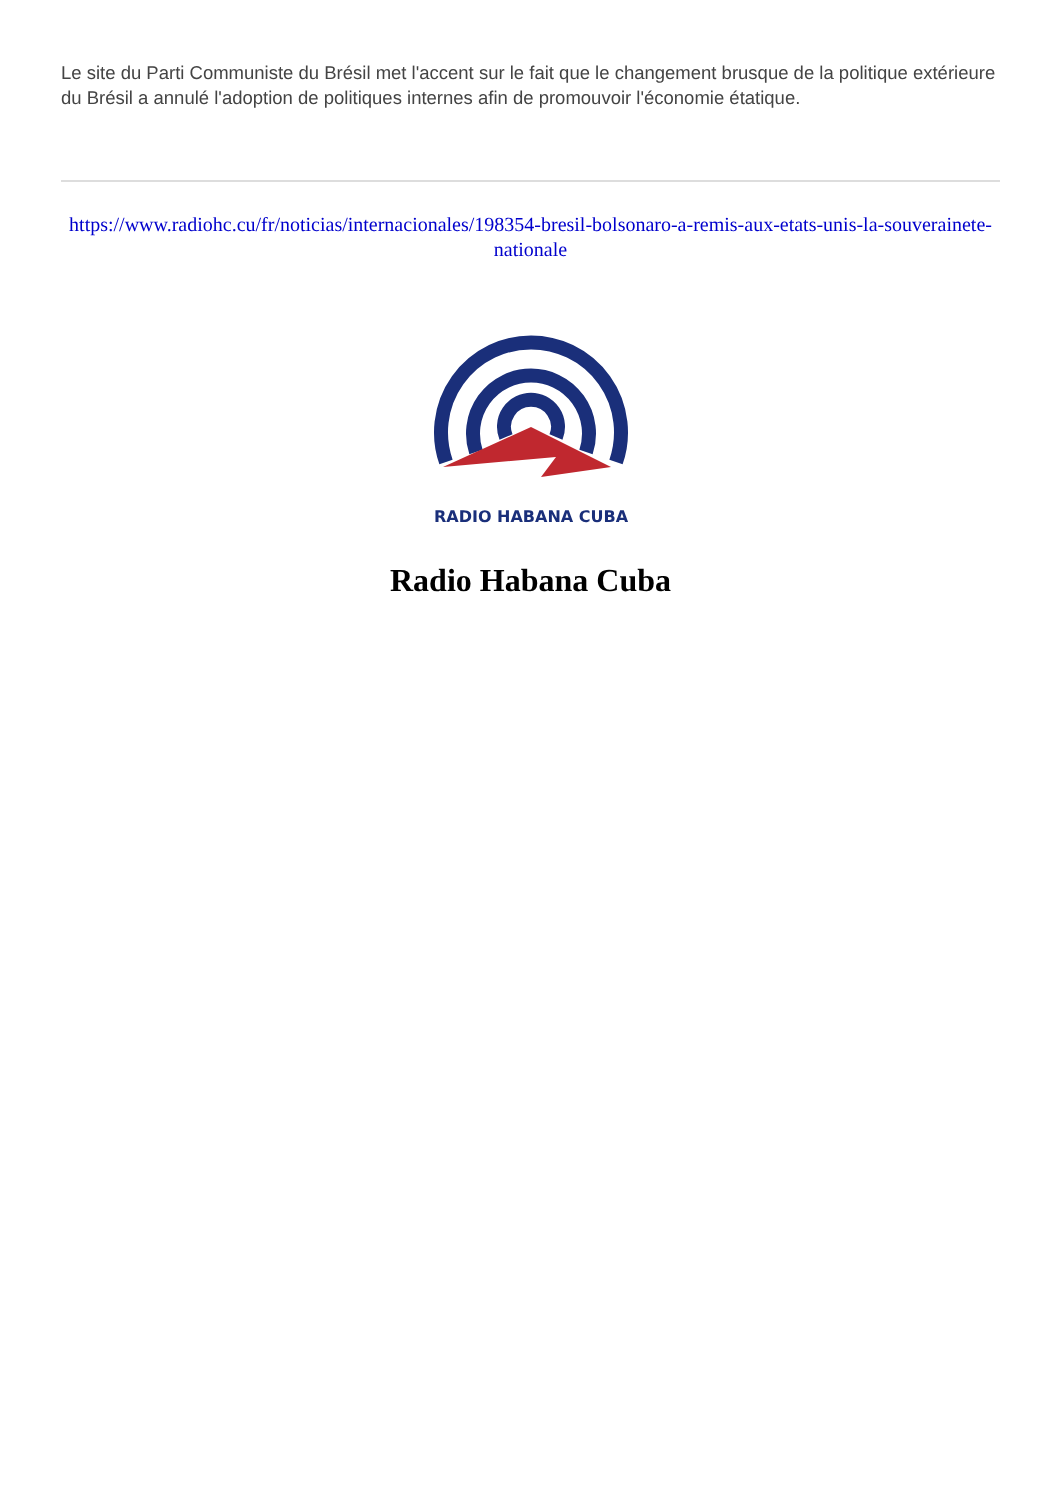Le site du Parti Communiste du Brésil met l'accent sur le fait que le changement brusque de la politique extérieure du Brésil a annulé l'adoption de politiques internes afin de promouvoir l'économie étatique.
https://www.radiohc.cu/fr/noticias/internacionales/198354-bresil-bolsonaro-a-remis-aux-etats-unis-la-souverainete-nationale
RADIO HABANA CUBA
Radio Habana Cuba